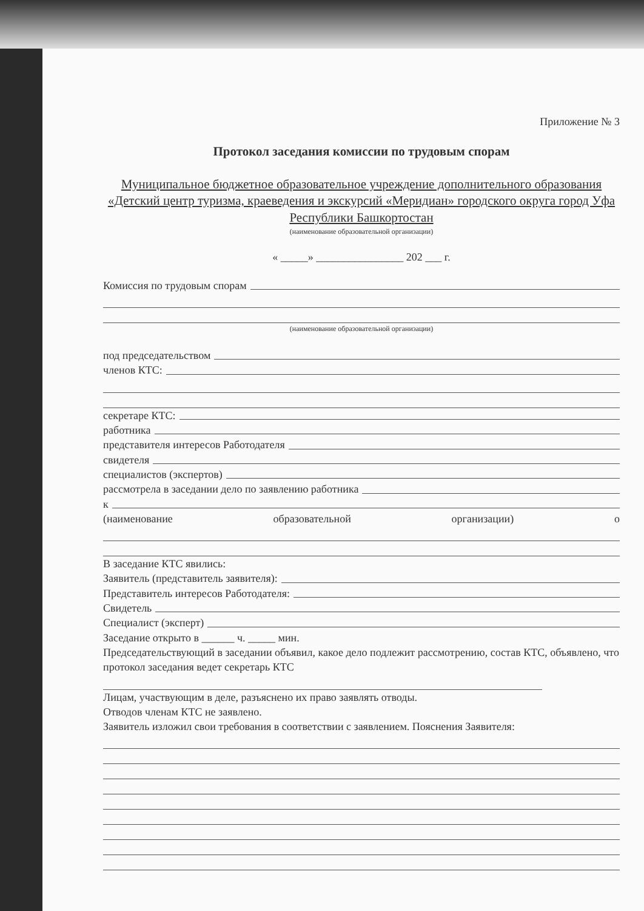Приложение № 3
Протокол заседания комиссии по трудовым спорам
Муниципальное бюджетное образовательное учреждение дополнительного образования «Детский центр туризма, краеведения и экскурсий «Меридиан» городского округа город Уфа Республики Башкортостан
(наименование образовательной организации)
« _____» ________________ 202 ___ г.
Комиссия по трудовым спорам
(наименование образовательной организации)
под председательством
членов КТС:
секретаре КТС:
работника
представителя интересов Работодателя
свидетеля
специалистов (экспертов)
рассмотрела в заседании дело по заявлению работника
к
(наименование образовательной организации) о
В заседание КТС явились:
Заявитель (представитель заявителя):
Представитель интересов Работодателя:
Свидетель
Специалист (эксперт)
Заседание открыто в ______ ч. _____ мин.
Председательствующий в заседании объявил, какое дело подлежит рассмотрению, состав КТС, объявлено, что протокол заседания ведет секретарь КТС
Лицам, участвующим в деле, разъяснено их право заявлять отводы.
Отводов членам КТС не заявлено.
Заявитель изложил свои требования в соответствии с заявлением. Пояснения Заявителя: